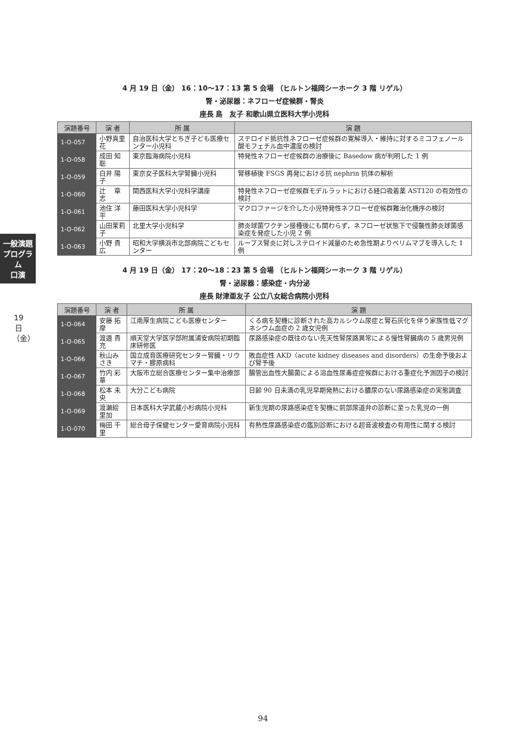一般演題プログラム
口演
19日（金）
4 月 19 日（金） 16：10〜17：13 第 5 会場 （ヒルトン福岡シーホーク 3 階 リゲル）
腎・泌尿器：ネフローゼ症候群・腎炎
座長 島　友子 和歌山県立医科大学小児科
| 演題番号 | 演 者 | 所 属 | 演 題 |
| --- | --- | --- | --- |
| 1-O-057 | 小野真里花 | 自治医科大学とちぎ子ども医療センター小児科 | ステロイド抵抗性ネフローゼ症候群の寛解導入・維持に対するミコフェノール酸モフェチル血中濃度の検討 |
| 1-O-058 | 成田 知聡 | 東京臨海病院小児科 | 特発性ネフローゼ症候群の治療後に Basedow 病が判明した 1 例 |
| 1-O-059 | 白井 陽子 | 東京女子医科大学腎臓小児科 | 腎移植後 FSGS 再発における抗 nephrin 抗体の解析 |
| 1-O-060 | 辻 章志 | 関西医科大学小児科学講座 | 特発性ネフローゼ症候群モデルラットにおける経口吸着薬 AST120 の有効性の検討 |
| 1-O-061 | 池住 洋平 | 藤田医科大学小児科学 | マクロファージを介した小児特発性ネフローゼ症候群難治化機序の検討 |
| 1-O-062 | 山田茉莉子 | 北里大学小児科学 | 肺炎球菌ワクチン接種後にも関わらず，ネフローゼ状態下で侵襲性肺炎球菌感染症を発症した小児 2 例 |
| 1-O-063 | 小野 貴広 | 昭和大学横浜市北部病院こどもセンター | ループス腎炎に対しステロイド減量のため急性期よりベリムマブを導入した 1 例 |
4 月 19 日（金） 17：20〜18：23 第 5 会場 （ヒルトン福岡シーホーク 3 階 リゲル）
腎・泌尿器：感染症・内分泌
座長 財津亜友子 公立八女総合病院小児科
| 演題番号 | 演 者 | 所 属 | 演 題 |
| --- | --- | --- | --- |
| 1-O-064 | 安藤 拓摩 | 江南厚生病院こども医療センター | くる病を契機に診断された高カルシウム尿症と腎石灰化を伴う家族性低マグネシウム血症の 2 歳女児例 |
| 1-O-065 | 渡邉 貴充 | 順天堂大学医学部附属浦安病院初期臨床研修医 | 尿路感染症の既往のない先天性腎尿路異常による慢性腎臓病の 5 歳男児例 |
| 1-O-066 | 秋山みさき | 国立成育医療研究センター腎臓・リウマチ・膠原病科 | 敗血症性 AKD（acute kidney diseases and disorders）の生命予後および腎予後 |
| 1-O-067 | 竹内 彩華 | 大阪市立総合医療センター集中治療部 | 腸管出血性大腸菌による溶血性尿毒症症候群における重症化予測因子の検討 |
| 1-O-068 | 松本 未央 | 大分こども病院 | 日齢 90 日未満の乳児早期発熱における膿尿のない尿路感染症の実態調査 |
| 1-O-069 | 渡瀬絵里加 | 日本医科大学武蔵小杉病院小児科 | 新生児期の尿路感染症を契機に前部尿道弁の診断に至った乳児の一例 |
| 1-O-070 | 梅田 千里 | 総合母子保健センター愛育病院小児科 | 有熱性尿路感染症の鑑別診断における超音波検査の有用性に関する検討 |
94